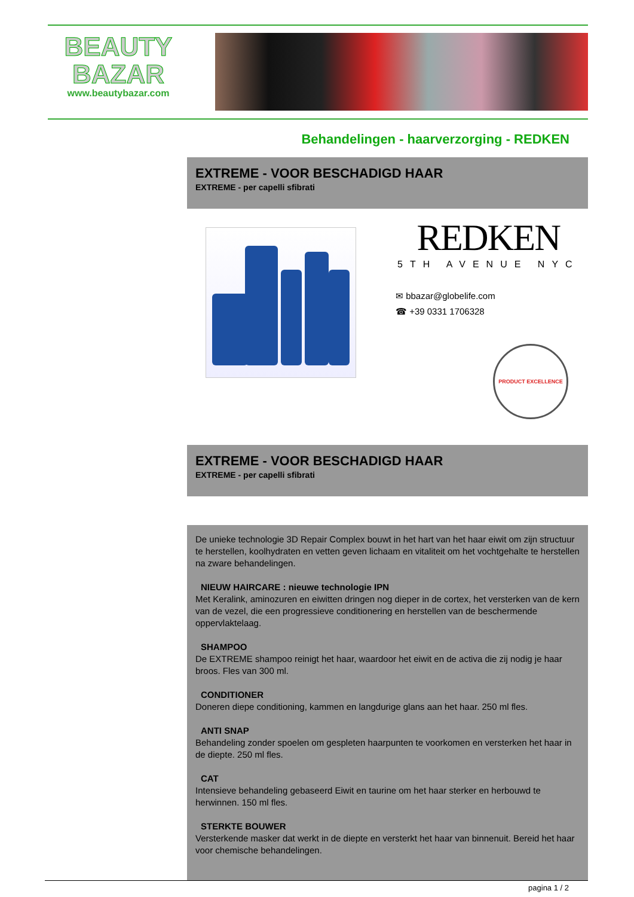BEAUTY
BAZAR
www.beautybazar.com
Behandelingen - haarverzorging - REDKEN
EXTREME - VOOR BESCHADIGD HAAR
EXTREME - per capelli sfibrati
REDKEN
5TH AVENUE NYC
✉ bbazar@globelife.com
☎ +39 0331 1706328
PRODUCT EXCELLENCE
EXTREME - VOOR BESCHADIGD HAAR
EXTREME - per capelli sfibrati
De unieke technologie 3D Repair Complex bouwt in het hart van het haar eiwit om zijn structuur te herstellen, koolhydraten en vetten geven lichaam en vitaliteit om het vochtgehalte te herstellen na zware behandelingen.
NIEUW HAIRCARE : nieuwe technologie IPN
Met Keralink, aminozuren en eiwitten dringen nog dieper in de cortex, het versterken van de kern van de vezel, die een progressieve conditionering en herstellen van de beschermende oppervlaktelaag.
SHAMPOO
De EXTREME shampoo reinigt het haar, waardoor het eiwit en de activa die zij nodig je haar broos. Fles van 300 ml.
CONDITIONER
Doneren diepe conditioning, kammen en langdurige glans aan het haar. 250 ml fles.
ANTI SNAP
Behandeling zonder spoelen om gespleten haarpunten te voorkomen en versterken het haar in de diepte. 250 ml fles.
CAT
Intensieve behandeling gebaseerd Eiwit en taurine om het haar sterker en herbouwd te herwinnen. 150 ml fles.
STERKTE BOUWER
Versterkende masker dat werkt in de diepte en versterkt het haar van binnenuit. Bereid het haar voor chemische behandelingen.
pagina 1 / 2